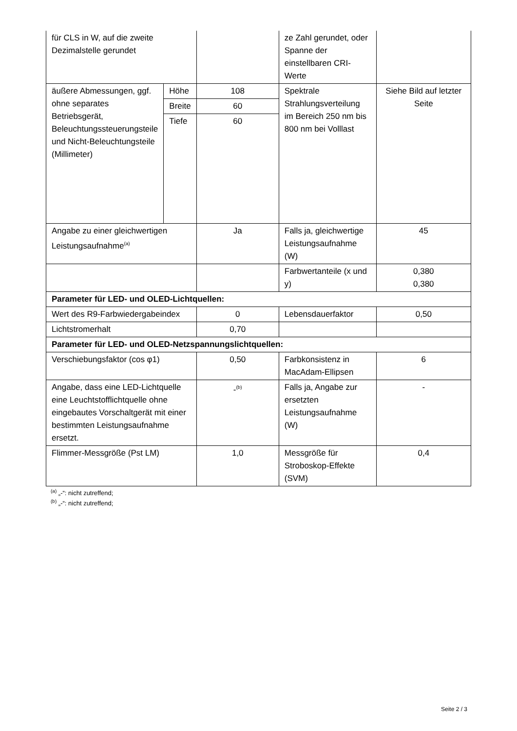| für CLS in W, auf die zweite Dezimalstelle gerundet | | | ze Zahl gerundet, oder Spanne der einstellbaren CRI-Werte | |
| äußere Abmessungen, ggf. ohne separates Betriebsgerät, Beleuchtungssteuerungsteile und Nicht-Beleuchtungsteile (Millimeter) | Höhe | 108 | Spektrale Strahlungsverteilung im Bereich 250 nm bis 800 nm bei Volllast | Siehe Bild auf letzter Seite |
| | Breite | 60 | | |
| | Tiefe | 60 | | |
| Angabe zu einer gleichwertigen Leistungsaufnahme<sup>(a)</sup> | | Ja | Falls ja, gleichwertige Leistungsaufnahme (W) | 45 |
| | | | Farbwertanteile (x und y) | 0,380 0,380 |
| Parameter für LED- und OLED-Lichtquellen: | | | | |
| Wert des R9-Farbwiedergabeindex | | 0 | Lebensdauerfaktor | 0,50 |
| Lichtstromerhalt | | 0,70 | | |
| Parameter für LED- und OLED-Netzspannungslichtquellen: | | | | |
| Verschiebungsfaktor (cos φ1) | | 0,50 | Farbkonsistenz in MacAdam-Ellipsen | 6 |
| Angabe, dass eine LED-Lichtquelle eine Leuchtstofflichtquelle ohne eingebautes Vorschaltgerät mit einer bestimmten Leistungsaufnahme ersetzt. | | -<sup>(b)</sup> | Falls ja, Angabe zur ersetzten Leistungsaufnahme (W) | - |
| Flimmer-Messgröße (Pst LM) | | 1,0 | Messgröße für Stroboskop-Effekte (SVM) | 0,4 |
<sup>(a)</sup> „-“: nicht zutreffend;
<sup>(b)</sup> „-“: nicht zutreffend;
Seite 2 / 3